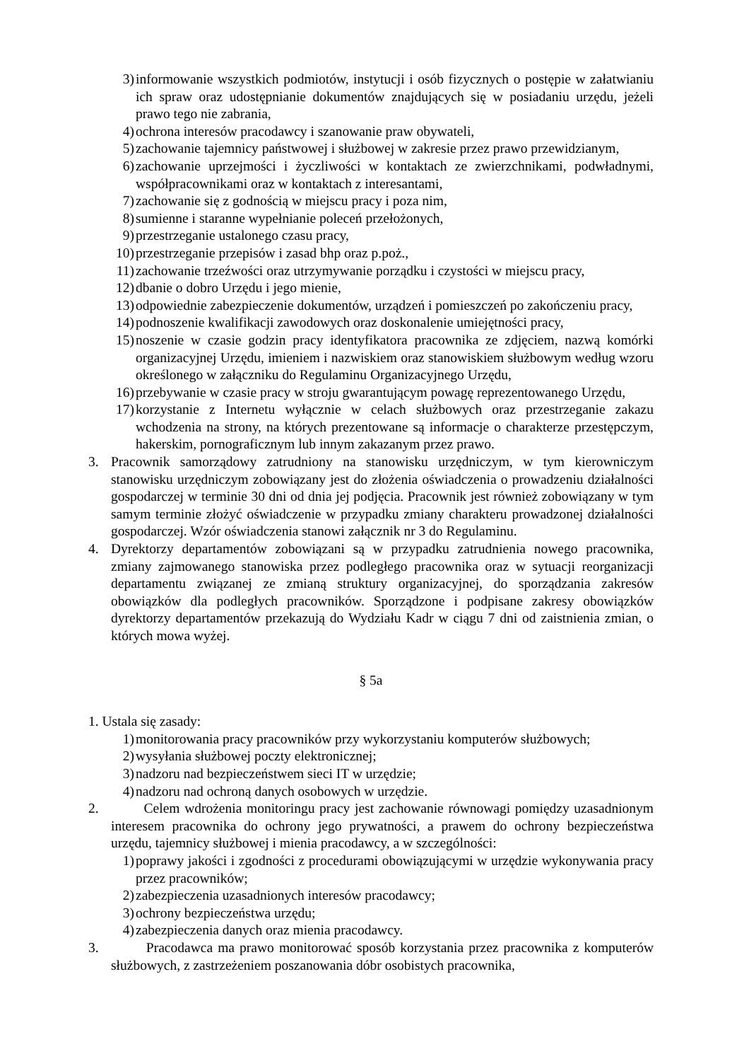3) informowanie wszystkich podmiotów, instytucji i osób fizycznych o postępie w załatwianiu ich spraw oraz udostępnianie dokumentów znajdujących się w posiadaniu urzędu, jeżeli prawo tego nie zabrania,
4) ochrona interesów pracodawcy i szanowanie praw obywateli,
5) zachowanie tajemnicy państwowej i służbowej w zakresie przez prawo przewidzianym,
6) zachowanie uprzejmości i życzliwości w kontaktach ze zwierzchnikami, podwładnymi, współpracownikami oraz w kontaktach z interesantami,
7) zachowanie się z godnością w miejscu pracy i poza nim,
8) sumienne i staranne wypełnianie poleceń przełożonych,
9) przestrzeganie ustalonego czasu pracy,
10) przestrzeganie przepisów i zasad bhp oraz p.poż.,
11) zachowanie trzeźwości oraz utrzymywanie porządku i czystości w miejscu pracy,
12) dbanie o dobro Urzędu i jego mienie,
13) odpowiednie zabezpieczenie dokumentów, urządzeń i pomieszczeń po zakończeniu pracy,
14) podnoszenie kwalifikacji zawodowych oraz doskonalenie umiejętności pracy,
15) noszenie w czasie godzin pracy identyfikatora pracownika ze zdjęciem, nazwą komórki organizacyjnej Urzędu, imieniem i nazwiskiem oraz stanowiskiem służbowym według wzoru określonego w załączniku do Regulaminu Organizacyjnego Urzędu,
16) przebywanie w czasie pracy w stroju gwarantującym powagę reprezentowanego Urzędu,
17) korzystanie z Internetu wyłącznie w celach służbowych oraz przestrzeganie zakazu wchodzenia na strony, na których prezentowane są informacje o charakterze przestępczym, hakerskim, pornograficznym lub innym zakazanym przez prawo.
3. Pracownik samorządowy zatrudniony na stanowisku urzędniczym, w tym kierowniczym stanowisku urzędniczym zobowiązany jest do złożenia oświadczenia o prowadzeniu działalności gospodarczej w terminie 30 dni od dnia jej podjęcia. Pracownik jest również zobowiązany w tym samym terminie złożyć oświadczenie w przypadku zmiany charakteru prowadzonej działalności gospodarczej. Wzór oświadczenia stanowi załącznik nr 3 do Regulaminu.
4. Dyrektorzy departamentów zobowiązani są w przypadku zatrudnienia nowego pracownika, zmiany zajmowanego stanowiska przez podległego pracownika oraz w sytuacji reorganizacji departamentu związanej ze zmianą struktury organizacyjnej, do sporządzania zakresów obowiązków dla podległych pracowników. Sporządzone i podpisane zakresy obowiązków dyrektorzy departamentów przekazują do Wydziału Kadr w ciągu 7 dni od zaistnienia zmian, o których mowa wyżej.
§ 5a
1. Ustala się zasady:
1) monitorowania pracy pracowników przy wykorzystaniu komputerów służbowych;
2) wysyłania służbowej poczty elektronicznej;
3) nadzoru nad bezpieczeństwem sieci IT w urzędzie;
4) nadzoru nad ochroną danych osobowych w urzędzie.
2. Celem wdrożenia monitoringu pracy jest zachowanie równowagi pomiędzy uzasadnionym interesem pracownika do ochrony jego prywatności, a prawem do ochrony bezpieczeństwa urzędu, tajemnicy służbowej i mienia pracodawcy, a w szczególności:
1) poprawy jakości i zgodności z procedurami obowiązującymi w urzędzie wykonywania pracy przez pracowników;
2) zabezpieczenia uzasadnionych interesów pracodawcy;
3) ochrony bezpieczeństwa urzędu;
4) zabezpieczenia danych oraz mienia pracodawcy.
3. Pracodawca ma prawo monitorować sposób korzystania przez pracownika z komputerów służbowych, z zastrzeżeniem poszanowania dóbr osobistych pracownika,